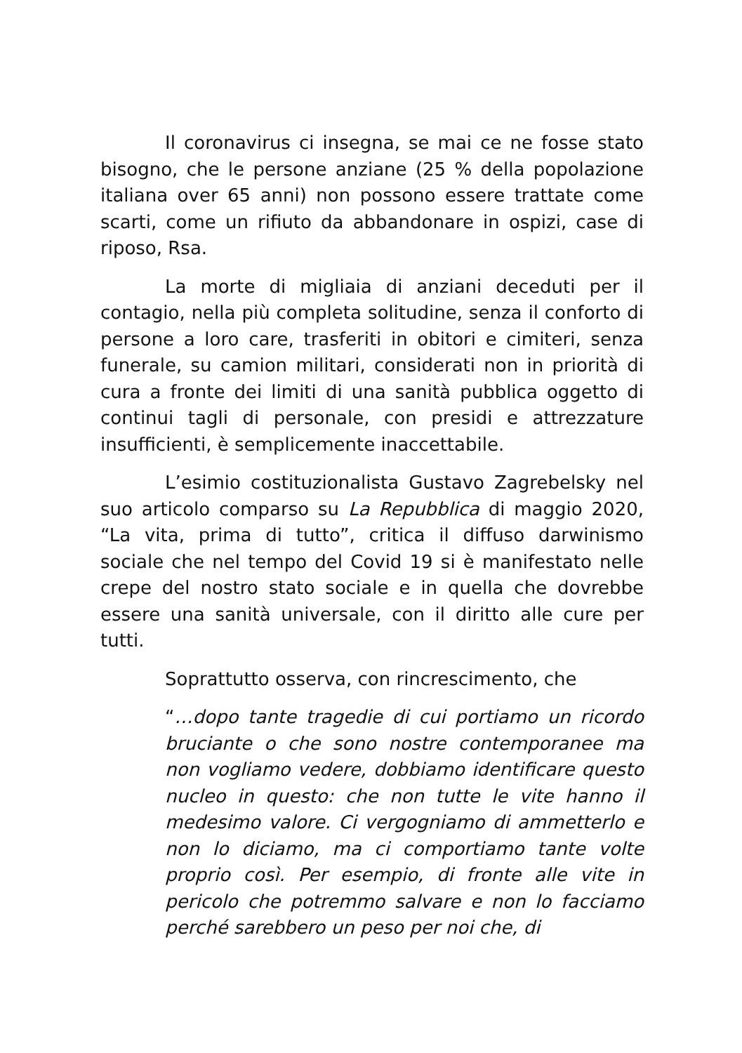Il coronavirus ci insegna, se mai ce ne fosse stato bisogno, che le persone anziane (25 % della popolazione italiana over 65 anni) non possono essere trattate come scarti, come un rifiuto da abbandonare in ospizi, case di riposo, Rsa.
La morte di migliaia di anziani deceduti per il contagio, nella più completa solitudine, senza il conforto di persone a loro care, trasferiti in obitori e cimiteri, senza funerale, su camion militari, considerati non in priorità di cura a fronte dei limiti di una sanità pubblica oggetto di continui tagli di personale, con presidi e attrezzature insufficienti, è semplicemente inaccettabile.
L’esimio costituzionalista Gustavo Zagrebelsky nel suo articolo comparso su La Repubblica di maggio 2020, “La vita, prima di tutto”, critica il diffuso darwinismo sociale che nel tempo del Covid 19 si è manifestato nelle crepe del nostro stato sociale e in quella che dovrebbe essere una sanità universale, con il diritto alle cure per tutti.
Soprattutto osserva, con rincrescimento, che
“…dopo tante tragedie di cui portiamo un ricordo bruciante o che sono nostre contemporanee ma non vogliamo vedere, dobbiamo identificare questo nucleo in questo: che non tutte le vite hanno il medesimo valore. Ci vergogniamo di ammetterlo e non lo diciamo, ma ci comportiamo tante volte proprio così. Per esempio, di fronte alle vite in pericolo che potremmo salvare e non lo facciamo perché sarebbero un peso per noi che, di